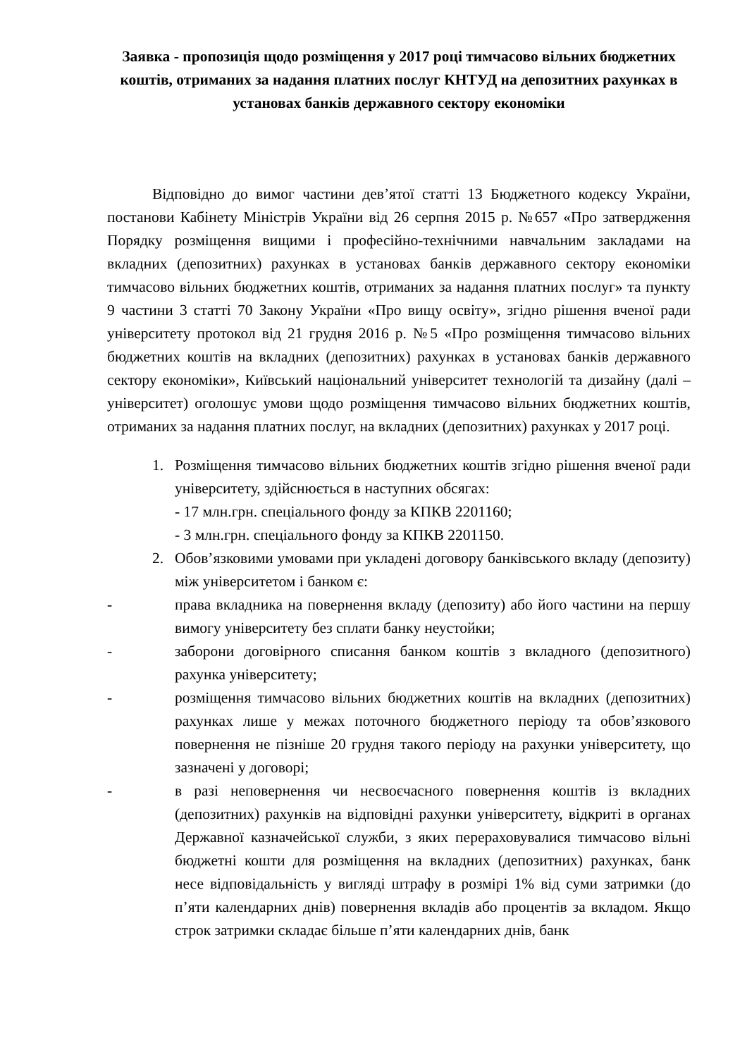Заявка - пропозиція щодо розміщення у 2017 році тимчасово вільних бюджетних коштів, отриманих за надання платних послуг КНТУД на депозитних рахунках в установах банків державного сектору економіки
Відповідно до вимог частини дев’ятої статті 13 Бюджетного кодексу України, постанови Кабінету Міністрів України від 26 серпня 2015 р. №657 «Про затвердження Порядку розміщення вищими і професійно-технічними навчальним закладами на вкладних (депозитних) рахунках в установах банків державного сектору економіки тимчасово вільних бюджетних коштів, отриманих за надання платних послуг» та пункту 9 частини 3 статті 70 Закону України «Про вищу освіту», згідно рішення вченої ради університету протокол від 21 грудня 2016 р. №5 «Про розміщення тимчасово вільних бюджетних коштів на вкладних (депозитних) рахунках в установах банків державного сектору економіки», Київський національний університет технологій та дизайну (далі – університет) оголошує умови щодо розміщення тимчасово вільних бюджетних коштів, отриманих за надання платних послуг, на вкладних (депозитних) рахунках у 2017 році.
1. Розміщення тимчасово вільних бюджетних коштів згідно рішення вченої ради університету, здійснюється в наступних обсягах:
- 17 млн.грн. спеціального фонду за КПКВ 2201160;
- 3 млн.грн. спеціального фонду за КПКВ 2201150.
2. Обов’язковими умовами при укладені договору банківського вкладу (депозиту) між університетом і банком є:
- права вкладника на повернення вкладу (депозиту) або його частини на першу вимогу університету без сплати банку неустойки;
- заборони договірного списання банком коштів з вкладного (депозитного) рахунка університету;
- розміщення тимчасово вільних бюджетних коштів на вкладних (депозитних) рахунках лише у межах поточного бюджетного періоду та обов’язкового повернення не пізніше 20 грудня такого періоду на рахунки університету, що зазначені у договорі;
- в разі неповернення чи несвоєчасного повернення коштів із вкладних (депозитних) рахунків на відповідні рахунки університету, відкриті в органах Державної казначейської служби, з яких перераховувалися тимчасово вільні бюджетні кошти для розміщення на вкладних (депозитних) рахунках, банк несе відповідальність у вигляді штрафу в розмірі 1% від суми затримки (до п’яти календарних днів) повернення вкладів або процентів за вкладом. Якщо строк затримки складає більше п’яти календарних днів, банк